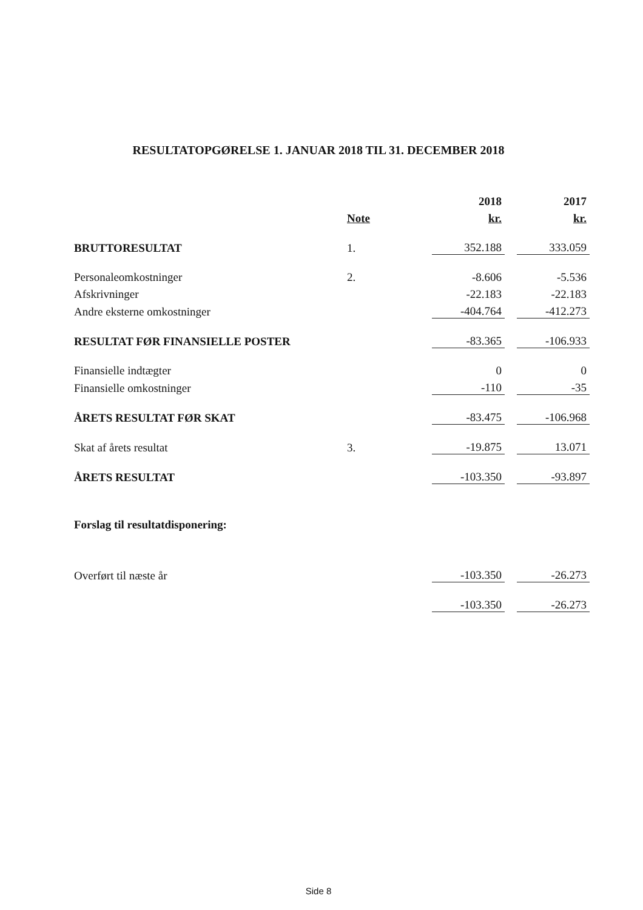RESULTATOPGØRELSE 1. JANUAR 2018 TIL 31. DECEMBER 2018
| | | 2018 | | 2017 |
| --- | --- | --- | --- | --- |
| | Note | kr. | | kr. |
| BRUTTORESULTAT | 1. | 352.188 | | 333.059 |
| Personaleomkostninger | 2. | -8.606 | | -5.536 |
| Afskrivninger | | -22.183 | | -22.183 |
| Andre eksterne omkostninger | | -404.764 | | -412.273 |
| RESULTAT FØR FINANSIELLE POSTER | | -83.365 | | -106.933 |
| Finansielle indtægter | | 0 | | 0 |
| Finansielle omkostninger | | -110 | | -35 |
| ÅRETS RESULTAT FØR SKAT | | -83.475 | | -106.968 |
| Skat af årets resultat | 3. | -19.875 | | 13.071 |
| ÅRETS RESULTAT | | -103.350 | | -93.897 |
| Forslag til resultatdisponering: | | | | |
| Overført til næste år | | -103.350 | | -26.273 |
| | | -103.350 | | -26.273 |
Side 8